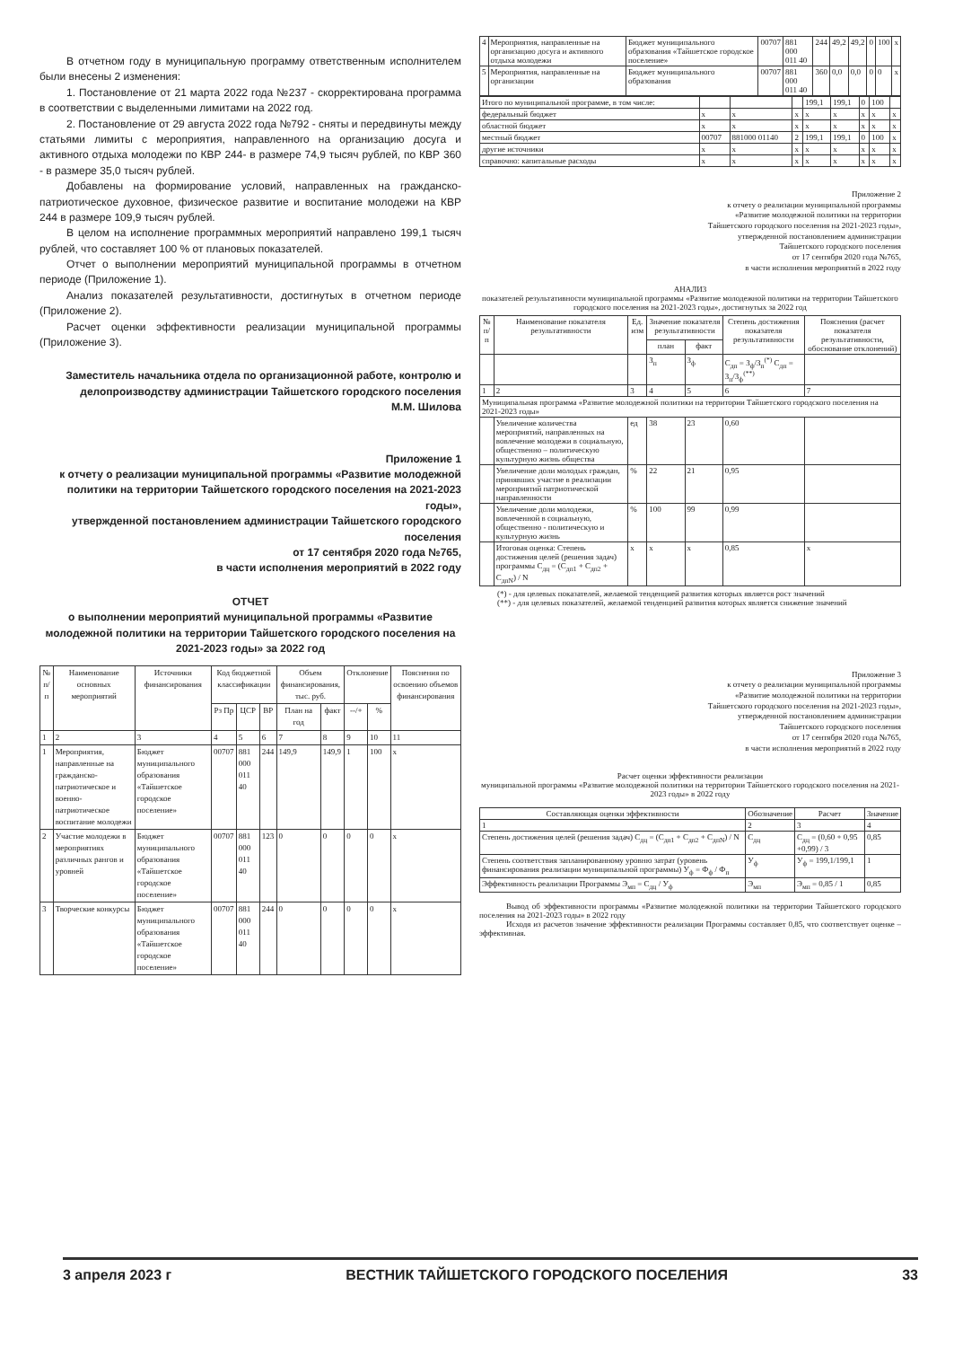В отчетном году в муниципальную программу ответственным исполнителем были внесены 2 изменения:
1. Постановление от 21 марта 2022 года №237 - скорректирована программа в соответствии с выделенными лимитами на 2022 год.
2. Постановление от 29 августа 2022 года №792 - сняты и передвинуты между статьями лимиты с мероприятия, направленного на организацию досуга и активного отдыха молодежи по КВР 244- в размере 74,9 тысяч рублей, по КВР 360 - в размере 35,0 тысяч рублей.
Добавлены на формирование условий, направленных на гражданско-патриотическое духовное, физическое развитие и воспитание молодежи на КВР 244 в размере 109,9 тысяч рублей.
В целом на исполнение программных мероприятий направлено 199,1 тысяч рублей, что составляет 100 % от плановых показателей.
Отчет о выполнении мероприятий муниципальной программы в отчетном периоде (Приложение 1).
Анализ показателей результативности, достигнутых в отчетном периоде (Приложение 2).
Расчет оценки эффективности реализации муниципальной программы (Приложение 3).
Заместитель начальника отдела по организационной работе, контролю и делопроизводству администрации Тайшетского городского поселения
М.М. Шилова
Приложение 1
к отчету о реализации муниципальной программы «Развитие молодежной политики на территории Тайшетского городского поселения на 2021-2023 годы»,
утвержденной постановлением администрации Тайшетского городского поселения
от 17 сентября 2020 года №765,
в части исполнения мероприятий в 2022 году
ОТЧЕТ
о выполнении мероприятий муниципальной программы «Развитие молодежной политики на территории Тайшетского городского поселения на 2021-2023 годы» за 2022 год
| № п/п | Наименование основных мероприятий | Источники финансирования | Код бюджетной классификации | | | Объем финансирования, тыс. руб. | | Отклонение | | Пояснения по освоению объемов финансирования |
| --- | --- | --- | --- | --- | --- | --- | --- | --- | --- | --- |
| | | | Рз Пр | ЦСР | ВР | План на год | факт | --/+ | % | |
| 1 | 2 | 3 | 4 | 5 | 6 | 7 | 8 | 9 | 10 | 11 |
| 1 | Мероприятия, направленные на гражданско-патриотическое и военно-патриотическое воспитание молодежи | Бюджет муниципального образования «Тайшетское городское поселение» | 00707 | 881 000 011 40 | 244 | 149,9 | 149,9 | 1 | 100 | x |
| 2 | Участие молодежи в мероприятиях различных рангов и уровней | Бюджет муниципального образования «Тайшетское городское поселение» | 00707 | 881 000 011 40 | 123 | 0 | 0 | 0 | 0 | x |
| 3 | Творческие конкурсы | Бюджет муниципального образования «Тайшетское городское поселение» | 00707 | 881 000 011 40 | 244 | 0 | 0 | 0 | 0 | x |
| 4 | Мероприятия, направленные на организацию досуга и активного отдыха молодежи | Бюджет муниципального образования «Тайшетское городское поселение» | 00707 | 881 000 011 40 | 244 | 49,2 | 49,2 | 0 | 100 | x |
| 5 | Мероприятия, направленные на организации | Бюджет муниципального образования | 00707 | 881 000 011 40 | 360 | 0,0 | 0,0 | 0 | 0 | x |
| Итого по муниципальной программе, в том числе: | | | | 199,1 | 199,1 | 0 | 100 | |
| федеральный бюджет | x | x | x | x | x | x | x | x |
| областной бюджет | x | x | x | x | x | x | x | x |
| местный бюджет | 00707 | 881000 01140 | 2 | 199,1 | 199,1 | 0 | 100 | x |
| другие источники | x | x | x | x | x | x | x | x |
| справочно: капитальные расходы | x | x | x | x | x | x | x | x |
Приложение 2
к отчету о реализации муниципальной программы
«Развитие молодежной политики на территории
Тайшетского городского поселения на 2021-2023 годы»,
утвержденной постановлением администрации
Тайшетского городского поселения
от 17 сентября 2020 года №765,
в части исполнения мероприятий в 2022 году
АНАЛИЗ
показателей результативности муниципальной программы «Развитие молодежной политики на территории Тайшетского городского поселения на 2021-2023 годы», достигнутых за 2022 год
| № п/п | Наименование показателя результативности | Ед. изм | Значение показателя результативности | | Степень достижения показателя результативности | Пояснения (расчет показателя результативности, обоснование отклонений) |
| --- | --- | --- | --- | --- | --- | --- |
| | | | план | факт | | |
| | | | З<sub>п</sub> | З<sub>ф</sub> | С<sub>дп</sub> = З<sub>ф</sub>/З<sub>п</sub><sup>(*)</sup> С<sub>дп</sub> = З<sub>п</sub>/З<sub>ф</sub><sup>(**)</sup> | |
| 1 | 2 | 3 | 4 | 5 | 6 | 7 |
| Муниципальная программа «Развитие молодежной политики на территории Тайшетского городского поселения на 2021-2023 годы» | | | | | | |
| | Увеличение количества мероприятий, направленных на вовлечение молодежи в социальную, общественно – политическую культурную жизнь общества | ед | 38 | 23 | 0,60 | |
| | Увеличение доли молодых граждан, принявших участие в реализации мероприятий патриотической направленности | % | 22 | 21 | 0,95 | |
| | Увеличение доли молодежи, вовлеченной в социальную, общественно - политическую и культурную жизнь | % | 100 | 99 | 0,99 | |
| | Итоговая оценка: Степень достижения целей (решения задач) программы С<sub>дц</sub> = (С<sub>дп1</sub> + С<sub>дп2</sub> + С<sub>дпN</sub>) / N | x | x | x | 0,85 | x |
(*) - для целевых показателей, желаемой тенденцией развития которых является рост значений
(**) - для целевых показателей, желаемой тенденцией развития которых является снижение значений
Приложение 3
к отчету о реализации муниципальной программы
«Развитие молодежной политики на территории
Тайшетского городского поселения на 2021-2023 годы»,
утвержденной постановлением администрации
Тайшетского городского поселения
от 17 сентября 2020 года №765,
в части исполнения мероприятий в 2022 году
Расчет оценки эффективности реализации
муниципальной программы «Развитие молодежной политики на территории Тайшетского городского поселения на 2021-2023 годы» в 2022 году
| Составляющая оценки эффективности | Обозначение | Расчет | Значение |
| --- | --- | --- | --- |
| 1 | 2 | 3 | 4 |
| Степень достижения целей (решения задач) С<sub>дц</sub> = (С<sub>дп1</sub> + С<sub>дп2</sub> + С<sub>дпN</sub>) / N | С<sub>дц</sub> | С<sub>дц</sub> = (0,60 + 0,95 +0,99) / 3 | 0,85 |
| Степень соответствия запланированному уровню затрат (уровень финансирования реализации муниципальной программы) У<sub>ф</sub> = Ф<sub>ф</sub> / Ф<sub>п</sub> | У<sub>ф</sub> | У<sub>ф</sub> = 199,1/199,1 | 1 |
| Эффективность реализации Программы Э<sub>мп</sub> = С<sub>дц</sub> / У<sub>ф</sub> | Э<sub>мп</sub> | Э<sub>мп</sub> = 0,85 / 1 | 0,85 |
Вывод об эффективности программы «Развитие молодежной политики на территории Тайшетского городского поселения на 2021-2023 годы» в 2022 году
Исходя из расчетов значение эффективности реализации Программы составляет 0,85, что соответствует оценке – эффективная.
3 апреля 2023 г ВЕСТНИК ТАЙШЕТСКОГО ГОРОДСКОГО ПОСЕЛЕНИЯ 33